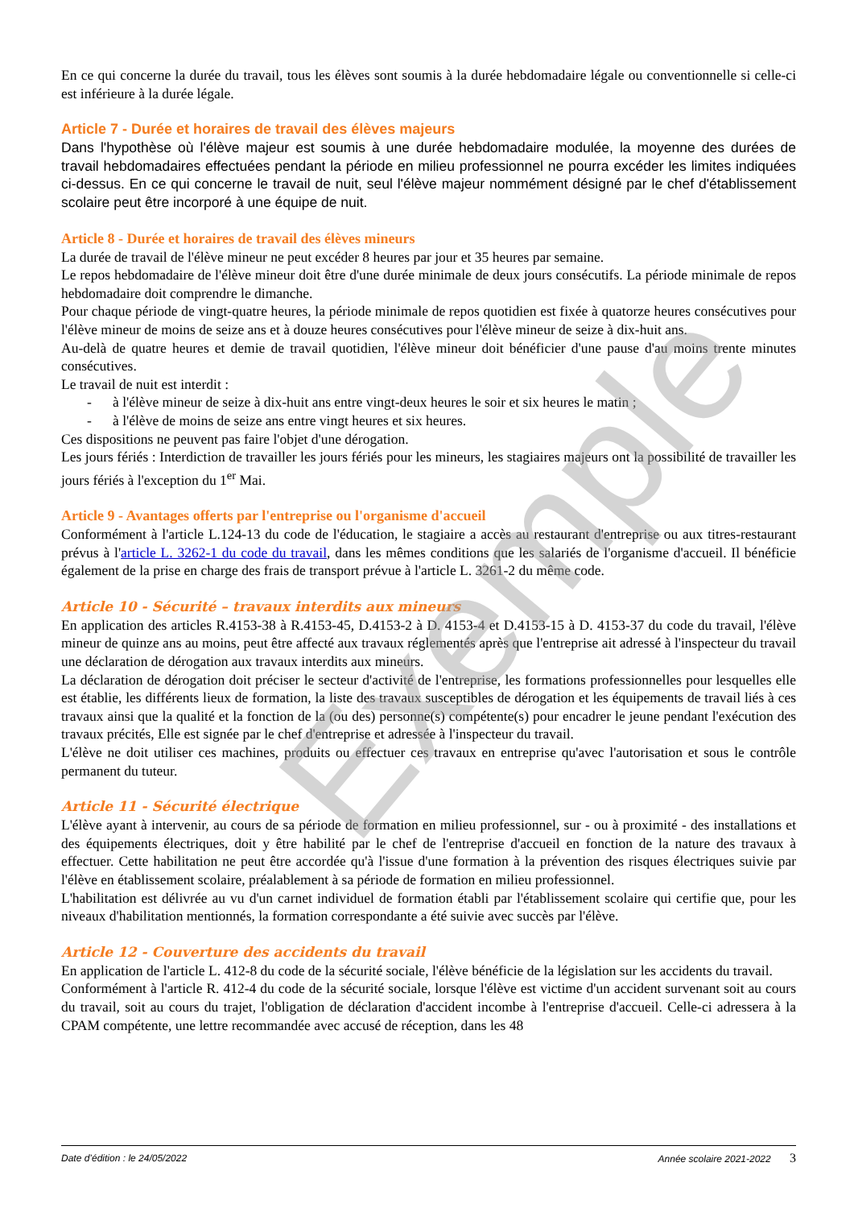En ce qui concerne la durée du travail, tous les élèves sont soumis à la durée hebdomadaire légale ou conventionnelle si celle-ci est inférieure à la durée légale.
Article 7 - Durée et horaires de travail des élèves majeurs
Dans l'hypothèse où l'élève majeur est soumis à une durée hebdomadaire modulée, la moyenne des durées de travail hebdomadaires effectuées pendant la période en milieu professionnel ne pourra excéder les limites indiquées ci-dessus. En ce qui concerne le travail de nuit, seul l'élève majeur nommément désigné par le chef d'établissement scolaire peut être incorporé à une équipe de nuit.
Article 8 - Durée et horaires de travail des élèves mineurs
La durée de travail de l'élève mineur ne peut excéder 8 heures par jour et 35 heures par semaine.
Le repos hebdomadaire de l'élève mineur doit être d'une durée minimale de deux jours consécutifs. La période minimale de repos hebdomadaire doit comprendre le dimanche.
Pour chaque période de vingt-quatre heures, la période minimale de repos quotidien est fixée à quatorze heures consécutives pour l'élève mineur de moins de seize ans et à douze heures consécutives pour l'élève mineur de seize à dix-huit ans.
Au-delà de quatre heures et demie de travail quotidien, l'élève mineur doit bénéficier d'une pause d'au moins trente minutes consécutives.
Le travail de nuit est interdit :
- à l'élève mineur de seize à dix-huit ans entre vingt-deux heures le soir et six heures le matin ;
- à l'élève de moins de seize ans entre vingt heures et six heures.
Ces dispositions ne peuvent pas faire l'objet d'une dérogation.
Les jours fériés : Interdiction de travailler les jours fériés pour les mineurs, les stagiaires majeurs ont la possibilité de travailler les jours fériés à l'exception du 1<sup>er</sup> Mai.
Article 9 - Avantages offerts par l'entreprise ou l'organisme d'accueil
Conformément à l'article L.124-13 du code de l'éducation, le stagiaire a accès au restaurant d'entreprise ou aux titres-restaurant prévus à l'article L. 3262-1 du code du travail, dans les mêmes conditions que les salariés de l'organisme d'accueil. Il bénéficie également de la prise en charge des frais de transport prévue à l'article L. 3261-2 du même code.
Article 10 - Sécurité – travaux interdits aux mineurs
En application des articles R.4153-38 à R.4153-45, D.4153-2 à D. 4153-4 et D.4153-15 à D. 4153-37 du code du travail, l'élève mineur de quinze ans au moins, peut être affecté aux travaux réglementés après que l'entreprise ait adressé à l'inspecteur du travail une déclaration de dérogation aux travaux interdits aux mineurs.
La déclaration de dérogation doit préciser le secteur d'activité de l'entreprise, les formations professionnelles pour lesquelles elle est établie, les différents lieux de formation, la liste des travaux susceptibles de dérogation et les équipements de travail liés à ces travaux ainsi que la qualité et la fonction de la (ou des) personne(s) compétente(s) pour encadrer le jeune pendant l'exécution des travaux précités, Elle est signée par le chef d'entreprise et adressée à l'inspecteur du travail.
L'élève ne doit utiliser ces machines, produits ou effectuer ces travaux en entreprise qu'avec l'autorisation et sous le contrôle permanent du tuteur.
Article 11 - Sécurité électrique
L'élève ayant à intervenir, au cours de sa période de formation en milieu professionnel, sur - ou à proximité - des installations et des équipements électriques, doit y être habilité par le chef de l'entreprise d'accueil en fonction de la nature des travaux à effectuer. Cette habilitation ne peut être accordée qu'à l'issue d'une formation à la prévention des risques électriques suivie par l'élève en établissement scolaire, préalablement à sa période de formation en milieu professionnel.
L'habilitation est délivrée au vu d'un carnet individuel de formation établi par l'établissement scolaire qui certifie que, pour les niveaux d'habilitation mentionnés, la formation correspondante a été suivie avec succès par l'élève.
Article 12 - Couverture des accidents du travail
En application de l'article L. 412-8 du code de la sécurité sociale, l'élève bénéficie de la législation sur les accidents du travail.
Conformément à l'article R. 412-4 du code de la sécurité sociale, lorsque l'élève est victime d'un accident survenant soit au cours du travail, soit au cours du trajet, l'obligation de déclaration d'accident incombe à l'entreprise d'accueil. Celle-ci adressera à la CPAM compétente, une lettre recommandée avec accusé de réception, dans les 48
Exemple
Date d’édition : le 24/05/2022 Année scolaire 2021-2022 3